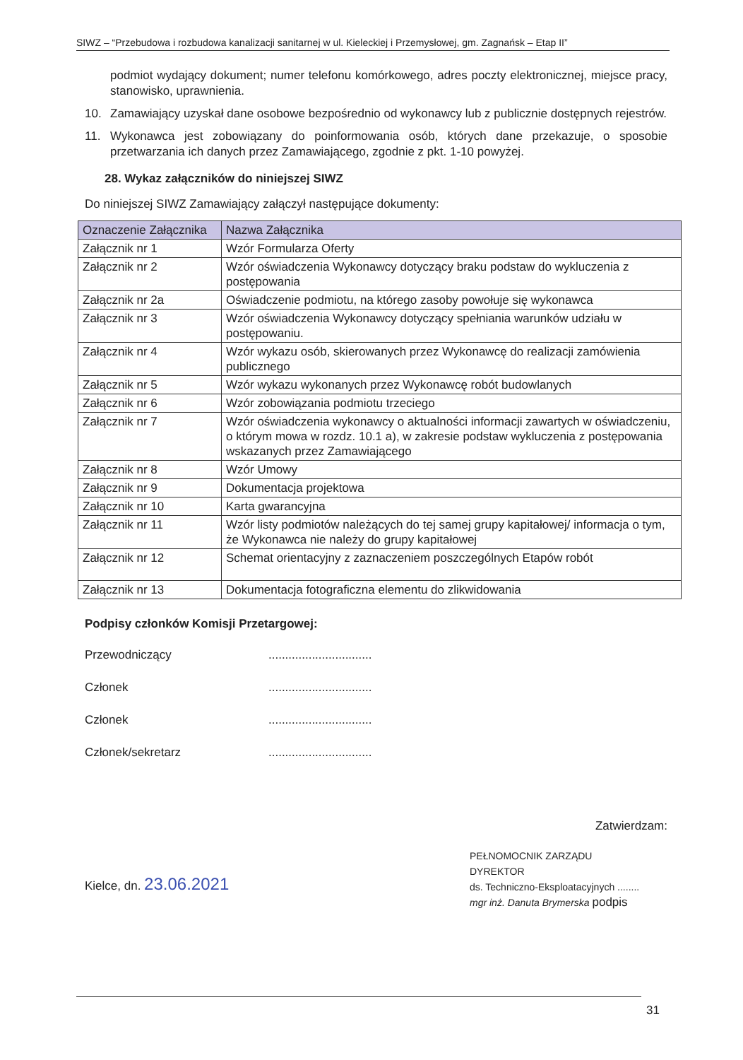SIWZ – “Przebudowa i rozbudowa kanalizacji sanitarnej w ul. Kieleckiej i Przemysłowej, gm. Zagnańsk – Etap II”
podmiot wydający dokument; numer telefonu komórkowego, adres poczty elektronicznej, miejsce pracy, stanowisko, uprawnienia.
10. Zamawiający uzyskał dane osobowe bezpośrednio od wykonawcy lub z publicznie dostępnych rejestrów.
11. Wykonawca jest zobowiązany do poinformowania osób, których dane przekazuje, o sposobie przetwarzania ich danych przez Zamawiającego, zgodnie z pkt. 1-10 powyżej.
28. Wykaz załączników do niniejszej SIWZ
Do niniejszej SIWZ Zamawiający załączył następujące dokumenty:
| Oznaczenie Załącznika | Nazwa Załącznika |
| --- | --- |
| Załącznik nr 1 | Wzór Formularza Oferty |
| Załącznik nr 2 | Wzór oświadczenia Wykonawcy dotyczący braku podstaw do wykluczenia z postępowania |
| Załącznik nr 2a | Oświadczenie podmiotu, na którego zasoby powołuje się wykonawca |
| Załącznik nr 3 | Wzór oświadczenia Wykonawcy dotyczący spełniania warunków udziału w postępowaniu. |
| Załącznik nr 4 | Wzór wykazu osób, skierowanych przez Wykonawcę do realizacji zamówienia publicznego |
| Załącznik nr 5 | Wzór wykazu wykonanych przez Wykonawcę robót budowlanych |
| Załącznik nr 6 | Wzór zobowiązania podmiotu trzeciego |
| Załącznik nr 7 | Wzór oświadczenia wykonawcy o aktualności informacji zawartych w oświadczeniu, o którym mowa w rozdz. 10.1 a), w zakresie podstaw wykluczenia z postępowania wskazanych przez Zamawiającego |
| Załącznik nr 8 | Wzór Umowy |
| Załącznik nr 9 | Dokumentacja projektowa |
| Załącznik nr 10 | Karta gwarancyjna |
| Załącznik nr 11 | Wzór listy podmiotów należących do tej samej grupy kapitałowej/ informacja o tym, że Wykonawca nie należy do grupy kapitałowej |
| Załącznik nr 12 | Schemat orientacyjny z zaznaczeniem poszczególnych Etapów robót |
| Załącznik nr 13 | Dokumentacja fotograficzna elementu do zlikwidowania |
Podpisy członków Komisji Przetargowej:
Przewodniczący...............................
Członek...............................
Członek...............................
Członek/sekretarz...............................
Zatwierdzam:
Kielce, dn. 23.06.2021
PEŁNOMOCNIK ZARZĄDU
DYREKTOR
ds. Techniczno-Eksploatacyjnych ........
mgr inż. Danuta Brymerska podpis
31